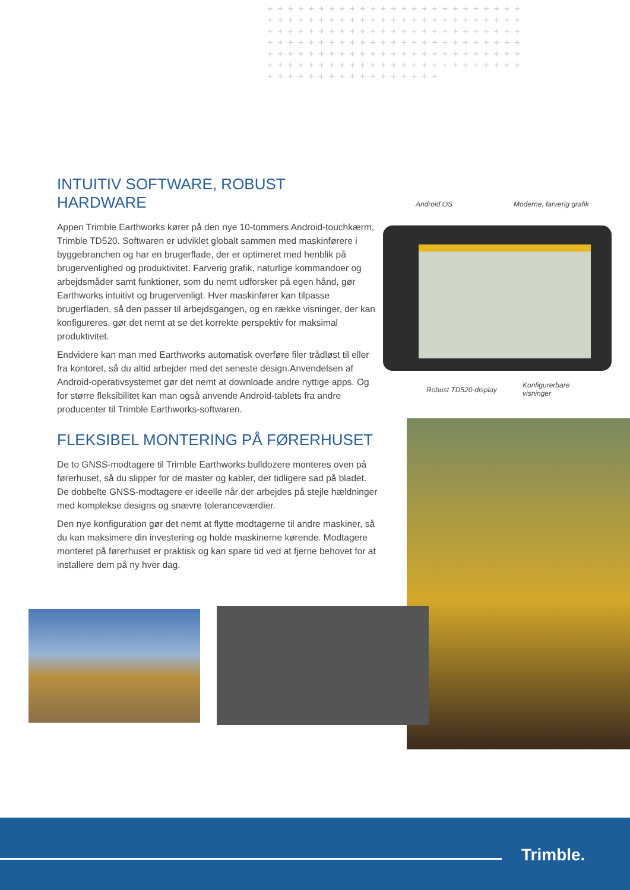+++++++++++++++++++++++++ +++++++++++++++++++++++++ +++++++++++++++++++++++++ +++++++++++++++++++++++++ +++++++++++++++++++++++++ +++++++++++++++++++++++++ +++++++++++++++++
INTUITIV SOFTWARE, ROBUST HARDWARE
Appen Trimble Earthworks kører på den nye 10-tommers Android-touchkærm, Trimble TD520. Softwaren er udviklet globalt sammen med maskinførere i byggebranchen og har en brugerflade, der er optimeret med henblik på brugervenlighed og produktivitet. Farverig grafik, naturlige kommandoer og arbejdsmåder samt funktioner, som du nemt udforsker på egen hånd, gør Earthworks intuitivt og brugervenligt. Hver maskinfører kan tilpasse brugerfladen, så den passer til arbejdsgangen, og en række visninger, der kan konfigureres, gør det nemt at se det korrekte perspektiv for maksimal produktivitet.
Endvidere kan man med Earthworks automatisk overføre filer trådløst til eller fra kontoret, så du altid arbejder med det seneste design.Anvendelsen af Android-operativsystemet gør det nemt at downloade andre nyttige apps. Og for større fleksibilitet kan man også anvende Android-tablets fra andre producenter til Trimble Earthworks-softwaren.
Android OS Moderne, farverig grafik
Robust TD520-display
Konfigurerbare
visninger
FLEKSIBEL MONTERING PÅ FØRERHUSET
De to GNSS-modtagere til Trimble Earthworks bulldozere monteres oven på førerhuset, så du slipper for de master og kabler, der tidligere sad på bladet. De dobbelte GNSS-modtagere er ideelle når der arbejdes på stejle hældninger med komplekse designs og snævre toleranceværdier.
Den nye konfiguration gør det nemt at flytte modtagerne til andre maskiner, så du kan maksimere din investering og holde maskinerne kørende. Modtagere monteret på førerhuset er praktisk og kan spare tid ved at fjerne behovet for at installere dem på ny hver dag.
Trimble.